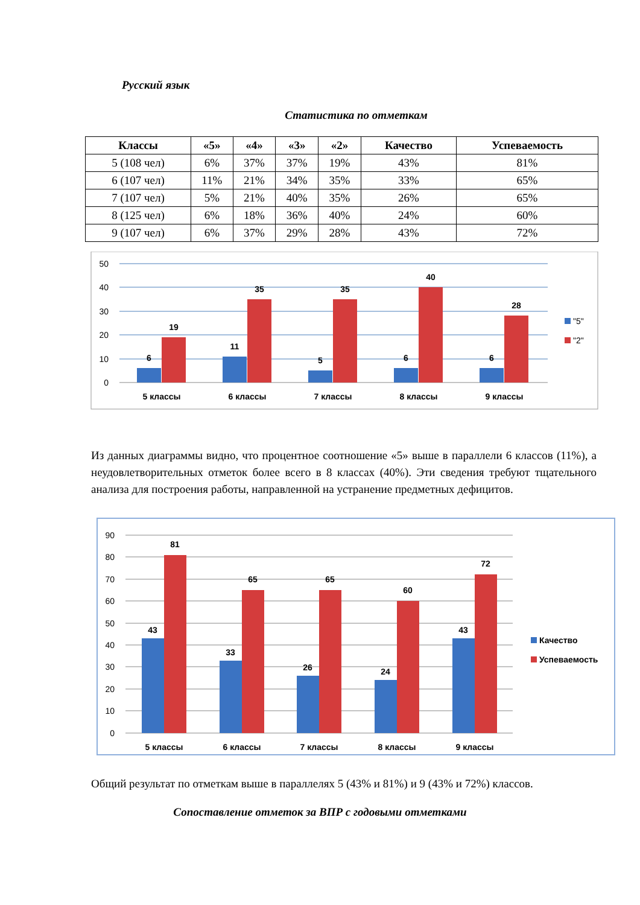Русский язык
Статистика по отметкам
| Классы | «5» | «4» | «3» | «2» | Качество | Успеваемость |
| --- | --- | --- | --- | --- | --- | --- |
| 5 (108 чел) | 6% | 37% | 37% | 19% | 43% | 81% |
| 6 (107 чел) | 11% | 21% | 34% | 35% | 33% | 65% |
| 7 (107 чел) | 5% | 21% | 40% | 35% | 26% | 65% |
| 8 (125 чел) | 6% | 18% | 36% | 40% | 24% | 60% |
| 9 (107 чел) | 6% | 37% | 29% | 28% | 43% | 72% |
50
40
30
20
10
0
6
19
11
35
5
35
6
40
6
28
5 классы
6 классы
7 классы
8 классы
9 классы
"5"
"2"
Из данных диаграммы видно, что процентное соотношение «5» выше в параллели 6 классов (11%), а неудовлетворительных отметок более всего в 8 классах (40%). Эти сведения требуют тщательного анализа для построения работы, направленной на устранение предметных дефицитов.
90
80
70
60
50
40
30
20
10
0
43
81
33
65
26
65
24
60
43
72
5 классы
6 классы
7 классы
8 классы
9 классы
Качество
Успеваемость
Общий результат по отметкам выше в параллелях 5 (43% и 81%) и 9 (43% и 72%) классов.
Сопоставление отметок за ВПР с годовыми отметками